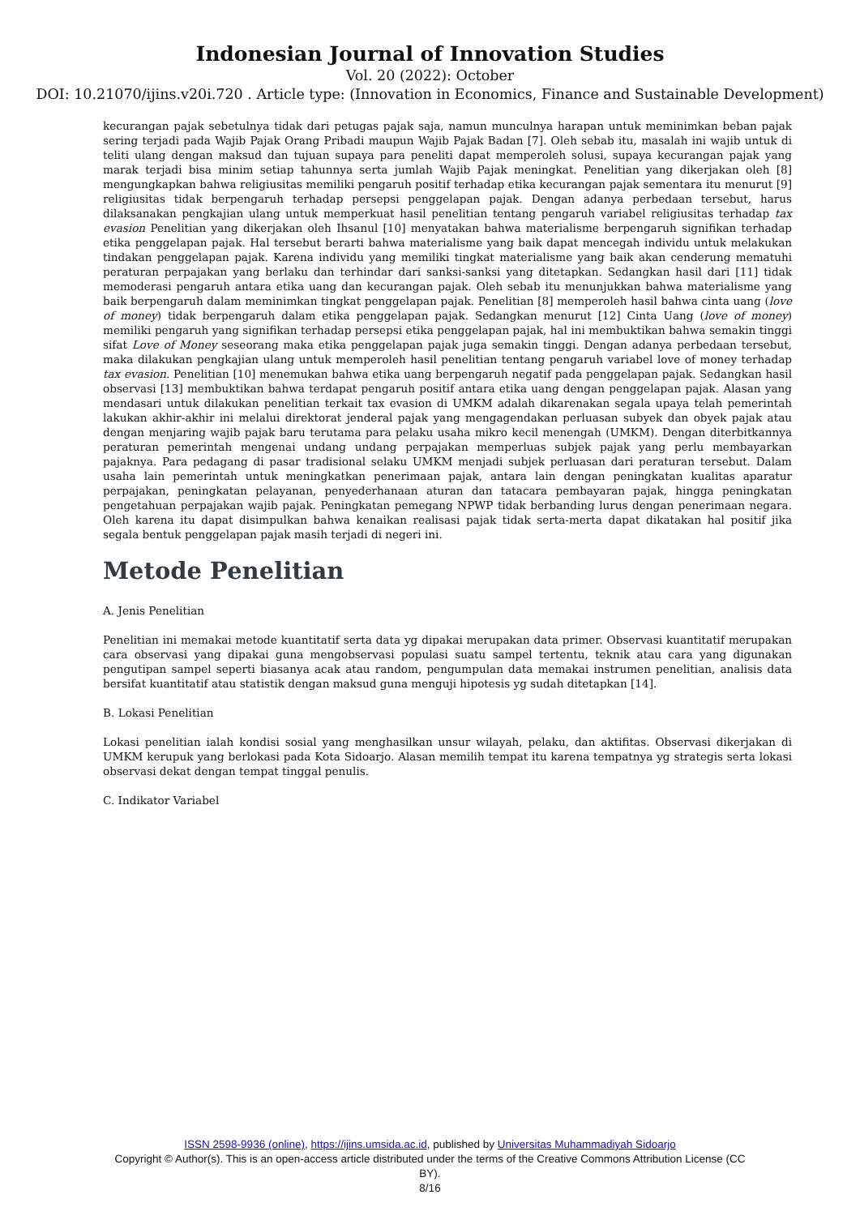Indonesian Journal of Innovation Studies
Vol. 20 (2022): October
DOI: 10.21070/ijins.v20i.720 . Article type: (Innovation in Economics, Finance and Sustainable Development)
kecurangan pajak sebetulnya tidak dari petugas pajak saja, namun munculnya harapan untuk meminimkan beban pajak sering terjadi pada Wajib Pajak Orang Pribadi maupun Wajib Pajak Badan [7]. Oleh sebab itu, masalah ini wajib untuk di teliti ulang dengan maksud dan tujuan supaya para peneliti dapat memperoleh solusi, supaya kecurangan pajak yang marak terjadi bisa minim setiap tahunnya serta jumlah Wajib Pajak meningkat. Penelitian yang dikerjakan oleh [8] mengungkapkan bahwa religiusitas memiliki pengaruh positif terhadap etika kecurangan pajak sementara itu menurut [9] religiusitas tidak berpengaruh terhadap persepsi penggelapan pajak. Dengan adanya perbedaan tersebut, harus dilaksanakan pengkajian ulang untuk memperkuat hasil penelitian tentang pengaruh variabel religiusitas terhadap tax evasion Penelitian yang dikerjakan oleh Ihsanul [10] menyatakan bahwa materialisme berpengaruh signifikan terhadap etika penggelapan pajak. Hal tersebut berarti bahwa materialisme yang baik dapat mencegah individu untuk melakukan tindakan penggelapan pajak. Karena individu yang memiliki tingkat materialisme yang baik akan cenderung mematuhi peraturan perpajakan yang berlaku dan terhindar dari sanksi-sanksi yang ditetapkan. Sedangkan hasil dari [11] tidak memoderasi pengaruh antara etika uang dan kecurangan pajak. Oleh sebab itu menunjukkan bahwa materialisme yang baik berpengaruh dalam meminimkan tingkat penggelapan pajak. Penelitian [8] memperoleh hasil bahwa cinta uang (love of money) tidak berpengaruh dalam etika penggelapan pajak. Sedangkan menurut [12] Cinta Uang (love of money) memiliki pengaruh yang signifikan terhadap persepsi etika penggelapan pajak, hal ini membuktikan bahwa semakin tinggi sifat Love of Money seseorang maka etika penggelapan pajak juga semakin tinggi. Dengan adanya perbedaan tersebut, maka dilakukan pengkajian ulang untuk memperoleh hasil penelitian tentang pengaruh variabel love of money terhadap tax evasion. Penelitian [10] menemukan bahwa etika uang berpengaruh negatif pada penggelapan pajak. Sedangkan hasil observasi [13] membuktikan bahwa terdapat pengaruh positif antara etika uang dengan penggelapan pajak. Alasan yang mendasari untuk dilakukan penelitian terkait tax evasion di UMKM adalah dikarenakan segala upaya telah pemerintah lakukan akhir-akhir ini melalui direktorat jenderal pajak yang mengagendakan perluasan subyek dan obyek pajak atau dengan menjaring wajib pajak baru terutama para pelaku usaha mikro kecil menengah (UMKM). Dengan diterbitkannya peraturan pemerintah mengenai undang undang perpajakan memperluas subjek pajak yang perlu membayarkan pajaknya. Para pedagang di pasar tradisional selaku UMKM menjadi subjek perluasan dari peraturan tersebut. Dalam usaha lain pemerintah untuk meningkatkan penerimaan pajak, antara lain dengan peningkatan kualitas aparatur perpajakan, peningkatan pelayanan, penyederhanaan aturan dan tatacara pembayaran pajak, hingga peningkatan pengetahuan perpajakan wajib pajak. Peningkatan pemegang NPWP tidak berbanding lurus dengan penerimaan negara. Oleh karena itu dapat disimpulkan bahwa kenaikan realisasi pajak tidak serta-merta dapat dikatakan hal positif jika segala bentuk penggelapan pajak masih terjadi di negeri ini.
Metode Penelitian
A. Jenis Penelitian
Penelitian ini memakai metode kuantitatif serta data yg dipakai merupakan data primer. Observasi kuantitatif merupakan cara observasi yang dipakai guna mengobservasi populasi suatu sampel tertentu, teknik atau cara yang digunakan pengutipan sampel seperti biasanya acak atau random, pengumpulan data memakai instrumen penelitian, analisis data bersifat kuantitatif atau statistik dengan maksud guna menguji hipotesis yg sudah ditetapkan [14].
B. Lokasi Penelitian
Lokasi penelitian ialah kondisi sosial yang menghasilkan unsur wilayah, pelaku, dan aktifitas. Observasi dikerjakan di UMKM kerupuk yang berlokasi pada Kota Sidoarjo. Alasan memilih tempat itu karena tempatnya yg strategis serta lokasi observasi dekat dengan tempat tinggal penulis.
C. Indikator Variabel
ISSN 2598-9936 (online), https://ijins.umsida.ac.id, published by Universitas Muhammadiyah Sidoarjo
Copyright © Author(s). This is an open-access article distributed under the terms of the Creative Commons Attribution License (CC BY).
8/16